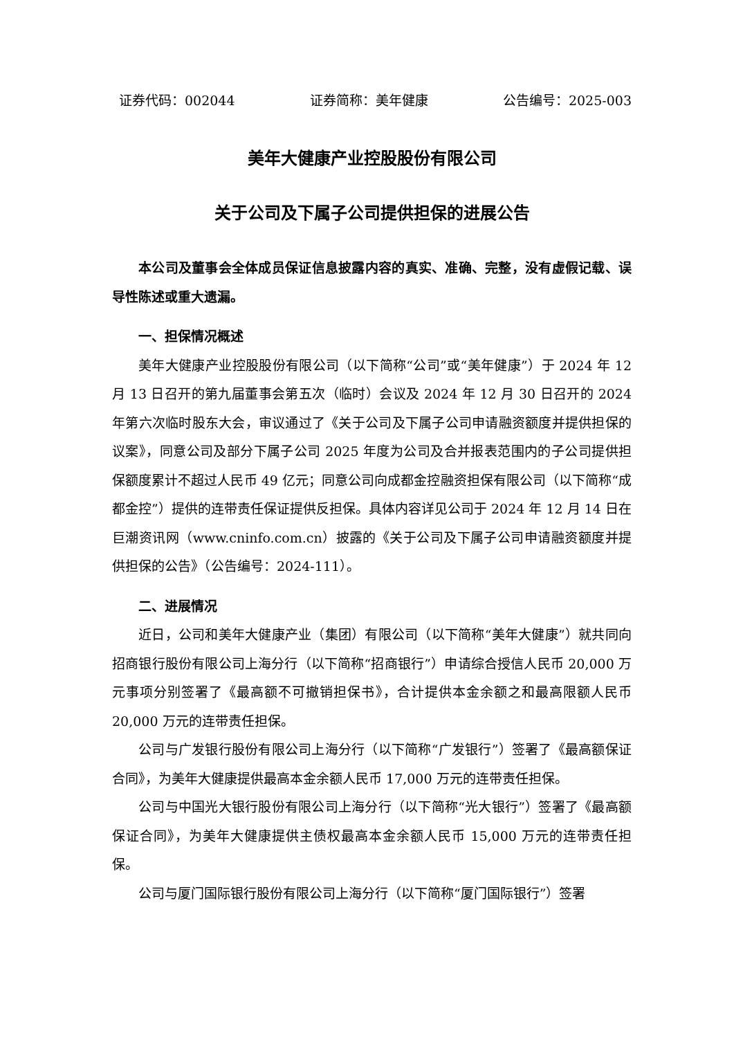证券代码：002044 证券简称：美年健康 公告编号：2025-003
美年大健康产业控股股份有限公司
关于公司及下属子公司提供担保的进展公告
本公司及董事会全体成员保证信息披露内容的真实、准确、完整，没有虚假记载、误导性陈述或重大遗漏。
一、担保情况概述
美年大健康产业控股股份有限公司（以下简称“公司”或“美年健康”）于 2024 年 12 月 13 日召开的第九届董事会第五次（临时）会议及 2024 年 12 月 30 日召开的 2024 年第六次临时股东大会，审议通过了《关于公司及下属子公司申请融资额度并提供担保的议案》，同意公司及部分下属子公司 2025 年度为公司及合并报表范围内的子公司提供担保额度累计不超过人民币 49 亿元；同意公司向成都金控融资担保有限公司（以下简称“成都金控”）提供的连带责任保证提供反担保。具体内容详见公司于 2024 年 12 月 14 日在巨潮资讯网（www.cninfo.com.cn）披露的《关于公司及下属子公司申请融资额度并提供担保的公告》（公告编号：2024-111）。
二、进展情况
近日，公司和美年大健康产业（集团）有限公司（以下简称“美年大健康”）就共同向招商银行股份有限公司上海分行（以下简称“招商银行”）申请综合授信人民币 20,000 万元事项分别签署了《最高额不可撤销担保书》，合计提供本金余额之和最高限额人民币 20,000 万元的连带责任担保。
公司与广发银行股份有限公司上海分行（以下简称“广发银行”）签署了《最高额保证合同》，为美年大健康提供最高本金余额人民币 17,000 万元的连带责任担保。
公司与中国光大银行股份有限公司上海分行（以下简称“光大银行”）签署了《最高额保证合同》，为美年大健康提供主债权最高本金余额人民币 15,000 万元的连带责任担保。
公司与厦门国际银行股份有限公司上海分行（以下简称“厦门国际银行”）签署